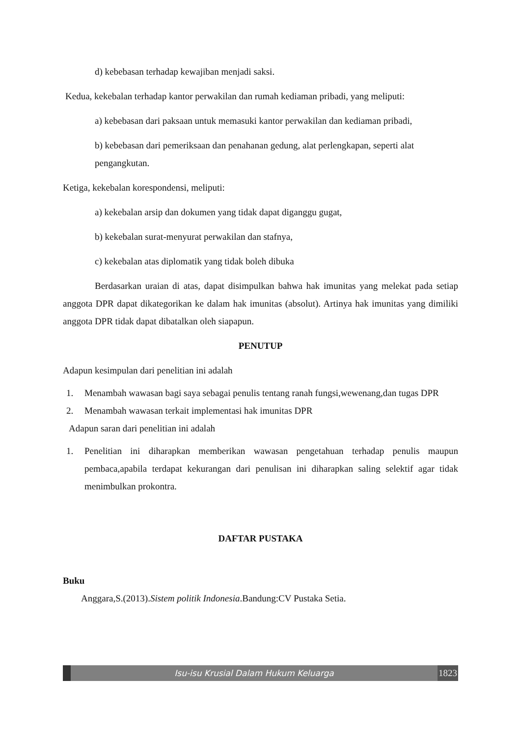d) kebebasan terhadap kewajiban menjadi saksi.
Kedua, kekebalan terhadap kantor perwakilan dan rumah kediaman pribadi, yang meliputi:
a) kebebasan dari paksaan untuk memasuki kantor perwakilan dan kediaman pribadi,
b) kebebasan dari pemeriksaan dan penahanan gedung, alat perlengkapan, seperti alat pengangkutan.
Ketiga, kekebalan korespondensi, meliputi:
a) kekebalan arsip dan dokumen yang tidak dapat diganggu gugat,
b) kekebalan surat-menyurat perwakilan dan stafnya,
c) kekebalan atas diplomatik yang tidak boleh dibuka
Berdasarkan uraian di atas, dapat disimpulkan bahwa hak imunitas yang melekat pada setiap anggota DPR dapat dikategorikan ke dalam hak imunitas (absolut). Artinya hak imunitas yang dimiliki anggota DPR tidak dapat dibatalkan oleh siapapun.
PENUTUP
Adapun kesimpulan dari penelitian ini adalah
1. Menambah wawasan bagi saya sebagai penulis tentang ranah fungsi,wewenang,dan tugas DPR
2. Menambah wawasan terkait implementasi hak imunitas DPR
Adapun saran dari penelitian ini adalah
1. Penelitian ini diharapkan memberikan wawasan pengetahuan terhadap penulis maupun pembaca,apabila terdapat kekurangan dari penulisan ini diharapkan saling selektif agar tidak menimbulkan prokontra.
DAFTAR PUSTAKA
Buku
Anggara,S.(2013).Sistem politik Indonesia.Bandung:CV Pustaka Setia.
Isu-isu Krusial Dalam Hukum Keluarga
1823